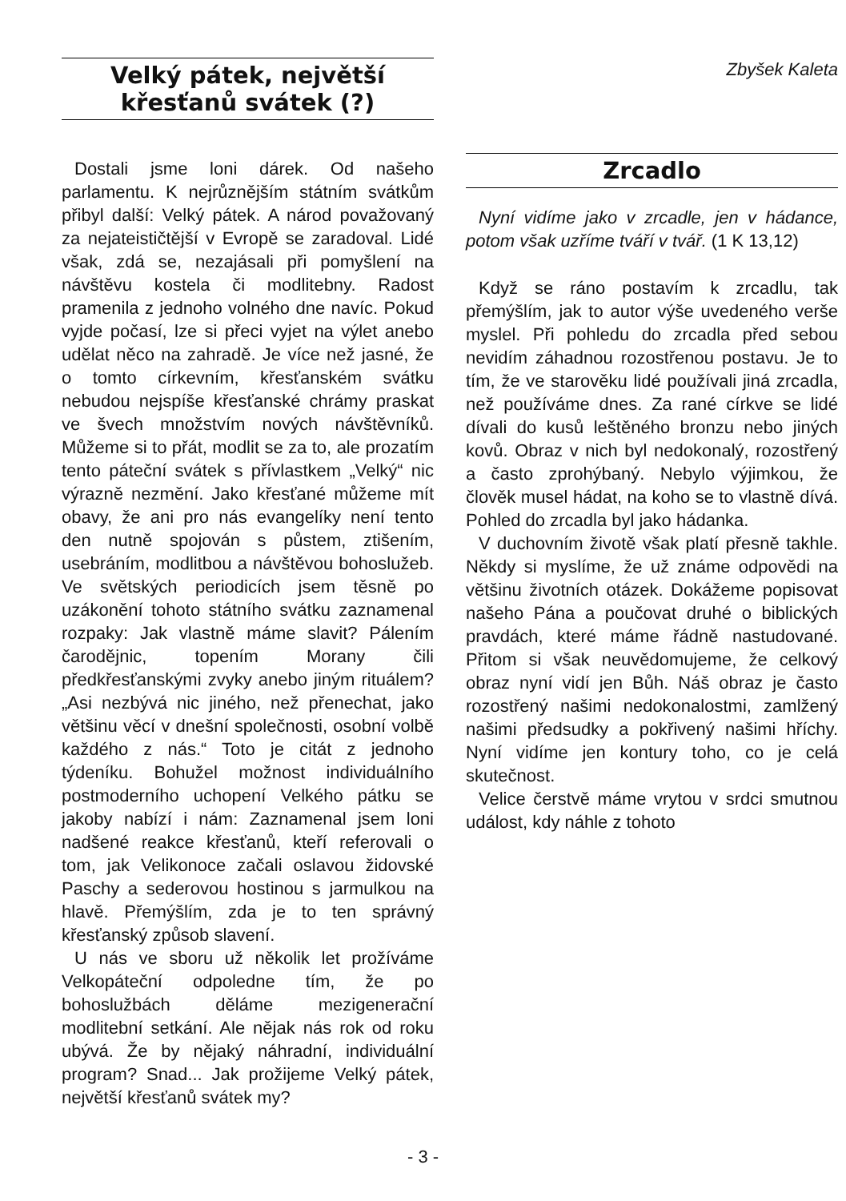Velký pátek, největší křesťanů svátek (?)
Dostali jsme loni dárek. Od našeho parlamentu. K nejrůznějším státním svátkům přibyl další: Velký pátek. A národ považovaný za nejateističtější v Evropě se zaradoval. Lidé však, zdá se, nezajásali při pomyšlení na návštěvu kostela či modlitebny. Radost pramenila z jednoho volného dne navíc. Pokud vyjde počasí, lze si přeci vyjet na výlet anebo udělat něco na zahradě. Je více než jasné, že o tomto církevním, křesťanském svátku nebudou nejspíše křesťanské chrámy praskat ve švech množstvím nových návštěvníků. Můžeme si to přát, modlit se za to, ale prozatím tento páteční svátek s přívlastkem „Velký“ nic výrazně nezmění. Jako křesťané můžeme mít obavy, že ani pro nás evangelíky není tento den nutně spojován s půstem, ztišením, usebráním, modlitbou a návštěvou bohoslužeb. Ve světských periodicích jsem těsně po uzákonění tohoto státního svátku zaznamenal rozpaky: Jak vlastně máme slavit? Pálením čarodějnic, topením Morany čili předkřesťanskými zvyky anebo jiným rituálem? „Asi nezbývá nic jiného, než přenechat, jako většinu věcí v dnešní společnosti, osobní volbě každého z nás.“ Toto je citát z jednoho týdeníku. Bohužel možnost individuálního postmoderního uchopení Velkého pátku se jakoby nabízí i nám: Zaznamenal jsem loni nadšené reakce křesťanů, kteří referovali o tom, jak Velikonoce začali oslavou židovské Paschy a sederovou hostinou s jarmulkou na hlavě. Přemýšlím, zda je to ten správný křesťanský způsob slavení.
U nás ve sboru už několik let prožíváme Velkopáteční odpoledne tím, že po bohoslužbách děláme mezigenerační modlitební setkání. Ale nějak nás rok od roku ubývá. Že by nějaký náhradní, individuální program? Snad... Jak prožijeme Velký pátek, největší křesťanů svátek my?
Zbyšek Kaleta
Zrcadlo
Nyní vidíme jako v zrcadle, jen v hádance, potom však uzříme tváří v tvář. (1 K 13,12)
Když se ráno postavím k zrcadlu, tak přemýšlím, jak to autor výše uvedeného verše myslel. Při pohledu do zrcadla před sebou nevidím záhadnou rozostřenou postavu. Je to tím, že ve starověku lidé používali jiná zrcadla, než používáme dnes. Za rané církve se lidé dívali do kusů leštěného bronzu nebo jiných kovů. Obraz v nich byl nedokonalý, rozostřený a často zprohýbaný. Nebylo výjimkou, že člověk musel hádat, na koho se to vlastně dívá. Pohled do zrcadla byl jako hádanka.
V duchovním životě však platí přesně takhle. Někdy si myslíme, že už známe odpovědi na většinu životních otázek. Dokážeme popisovat našeho Pána a poučovat druhé o biblických pravdách, které máme řádně nastudované. Přitom si však neuvědomujeme, že celkový obraz nyní vidí jen Bůh. Náš obraz je často rozostřený našimi nedokonalostmi, zamlžený našimi předsudky a pokřivený našimi hříchy. Nyní vidíme jen kontury toho, co je celá skutečnost.
Velice čerstvě máme vrytou v srdci smutnou událost, kdy náhle z tohoto
- 3 -